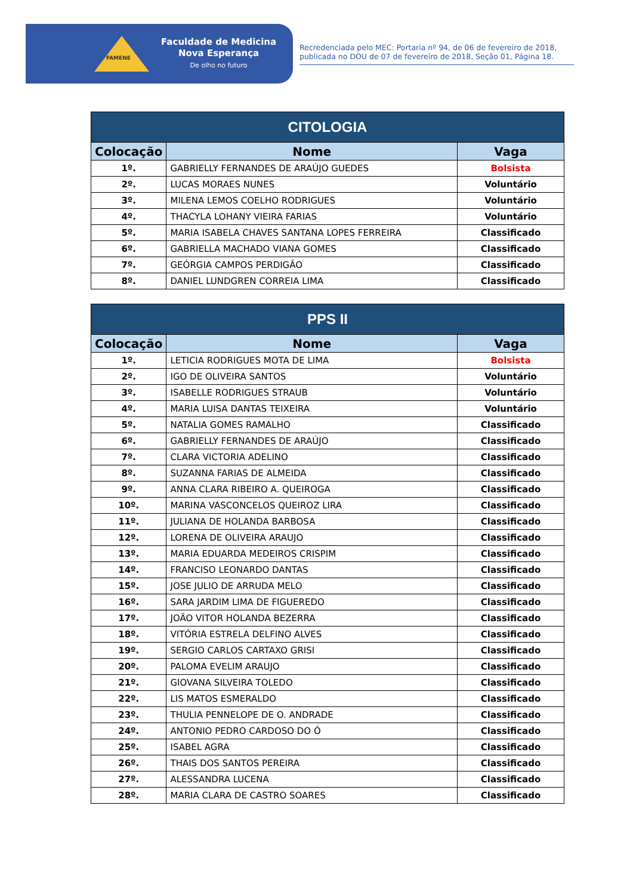FAMENE
Faculdade de Medicina
Nova Esperança
De olho no futuro
Recredenciada pelo MEC: Portaria nº 94, de 06 de fevereiro de 2018, publicada no DOU de 07 de fevereiro de 2018, Seção 01, Página 18.
| CITOLOGIA | | |
| --- | --- | --- |
| Colocação | Nome | Vaga |
| 1º. | GABRIELLY FERNANDES DE ARAÚJO GUEDES | Bolsista |
| 2º. | LUCAS MORAES NUNES | Voluntário |
| 3º. | MILENA LEMOS COELHO RODRIGUES | Voluntário |
| 4º. | THACYLA LOHANY VIEIRA FARIAS | Voluntário |
| 5º. | MARIA ISABELA CHAVES SANTANA LOPES FERREIRA | Classificado |
| 6º. | GABRIELLA MACHADO VIANA GOMES | Classificado |
| 7º. | GEÓRGIA CAMPOS PERDIGÃO | Classificado |
| 8º. | DANIEL LUNDGREN CORREIA LIMA | Classificado |
| PPS II | | |
| --- | --- | --- |
| Colocação | Nome | Vaga |
| 1º. | LETICIA RODRIGUES MOTA DE LIMA | Bolsista |
| 2º. | IGO DE OLIVEIRA SANTOS | Voluntário |
| 3º. | ISABELLE RODRIGUES STRAUB | Voluntário |
| 4º. | MARIA LUISA DANTAS TEIXEIRA | Voluntário |
| 5º. | NATALIA GOMES RAMALHO | Classificado |
| 6º. | GABRIELLY FERNANDES DE ARAÚJO | Classificado |
| 7º. | CLARA VICTORIA ADELINO | Classificado |
| 8º. | SUZANNA FARIAS DE ALMEIDA | Classificado |
| 9º. | ANNA CLARA RIBEIRO A. QUEIROGA | Classificado |
| 10º. | MARINA VASCONCELOS QUEIROZ LIRA | Classificado |
| 11º. | JULIANA DE HOLANDA BARBOSA | Classificado |
| 12º. | LORENA DE OLIVEIRA ARAUJO | Classificado |
| 13º. | MARIA EDUARDA MEDEIROS CRISPIM | Classificado |
| 14º. | FRANCISO LEONARDO DANTAS | Classificado |
| 15º. | JOSE JULIO DE ARRUDA MELO | Classificado |
| 16º. | SARA JARDIM LIMA DE FIGUEREDO | Classificado |
| 17º. | JOÃO VITOR HOLANDA BEZERRA | Classificado |
| 18º. | VITÓRIA ESTRELA DELFINO ALVES | Classificado |
| 19º. | SERGIO CARLOS CARTAXO GRISI | Classificado |
| 20º. | PALOMA EVELIM ARAUJO | Classificado |
| 21º. | GIOVANA SILVEIRA TOLEDO | Classificado |
| 22º. | LIS MATOS ESMERALDO | Classificado |
| 23º. | THULIA PENNELOPE DE O. ANDRADE | Classificado |
| 24º. | ANTONIO PEDRO CARDOSO DO Ó | Classificado |
| 25º. | ISABEL AGRA | Classificado |
| 26º. | THAIS DOS SANTOS PEREIRA | Classificado |
| 27º. | ALESSANDRA LUCENA | Classificado |
| 28º. | MARIA CLARA DE CASTRO SOARES | Classificado |